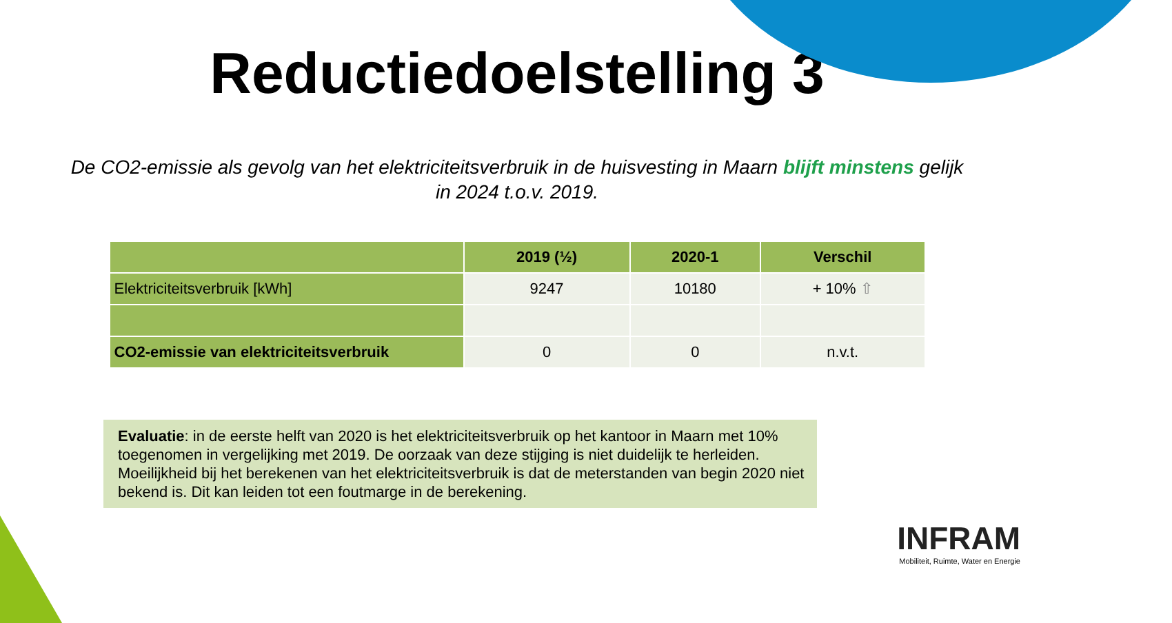Reductiedoelstelling 3
De CO2-emissie als gevolg van het elektriciteitsverbruik in de huisvesting in Maarn blijft minstens gelijk in 2024 t.o.v. 2019.
| | 2019 (½) | 2020-1 | Verschil |
| --- | --- | --- | --- |
| Elektriciteitsverbruik [kWh] | 9247 | 10180 | + 10% ⇧ |
| CO2-emissie van elektriciteitsverbruik | 0 | 0 | n.v.t. |
Evaluatie: in de eerste helft van 2020 is het elektriciteitsverbruik op het kantoor in Maarn met 10% toegenomen in vergelijking met 2019. De oorzaak van deze stijging is niet duidelijk te herleiden. Moeilijkheid bij het berekenen van het elektriciteitsverbruik is dat de meterstanden van begin 2020 niet bekend is. Dit kan leiden tot een foutmarge in de berekening.
INFRAM
Mobiliteit, Ruimte, Water en Energie